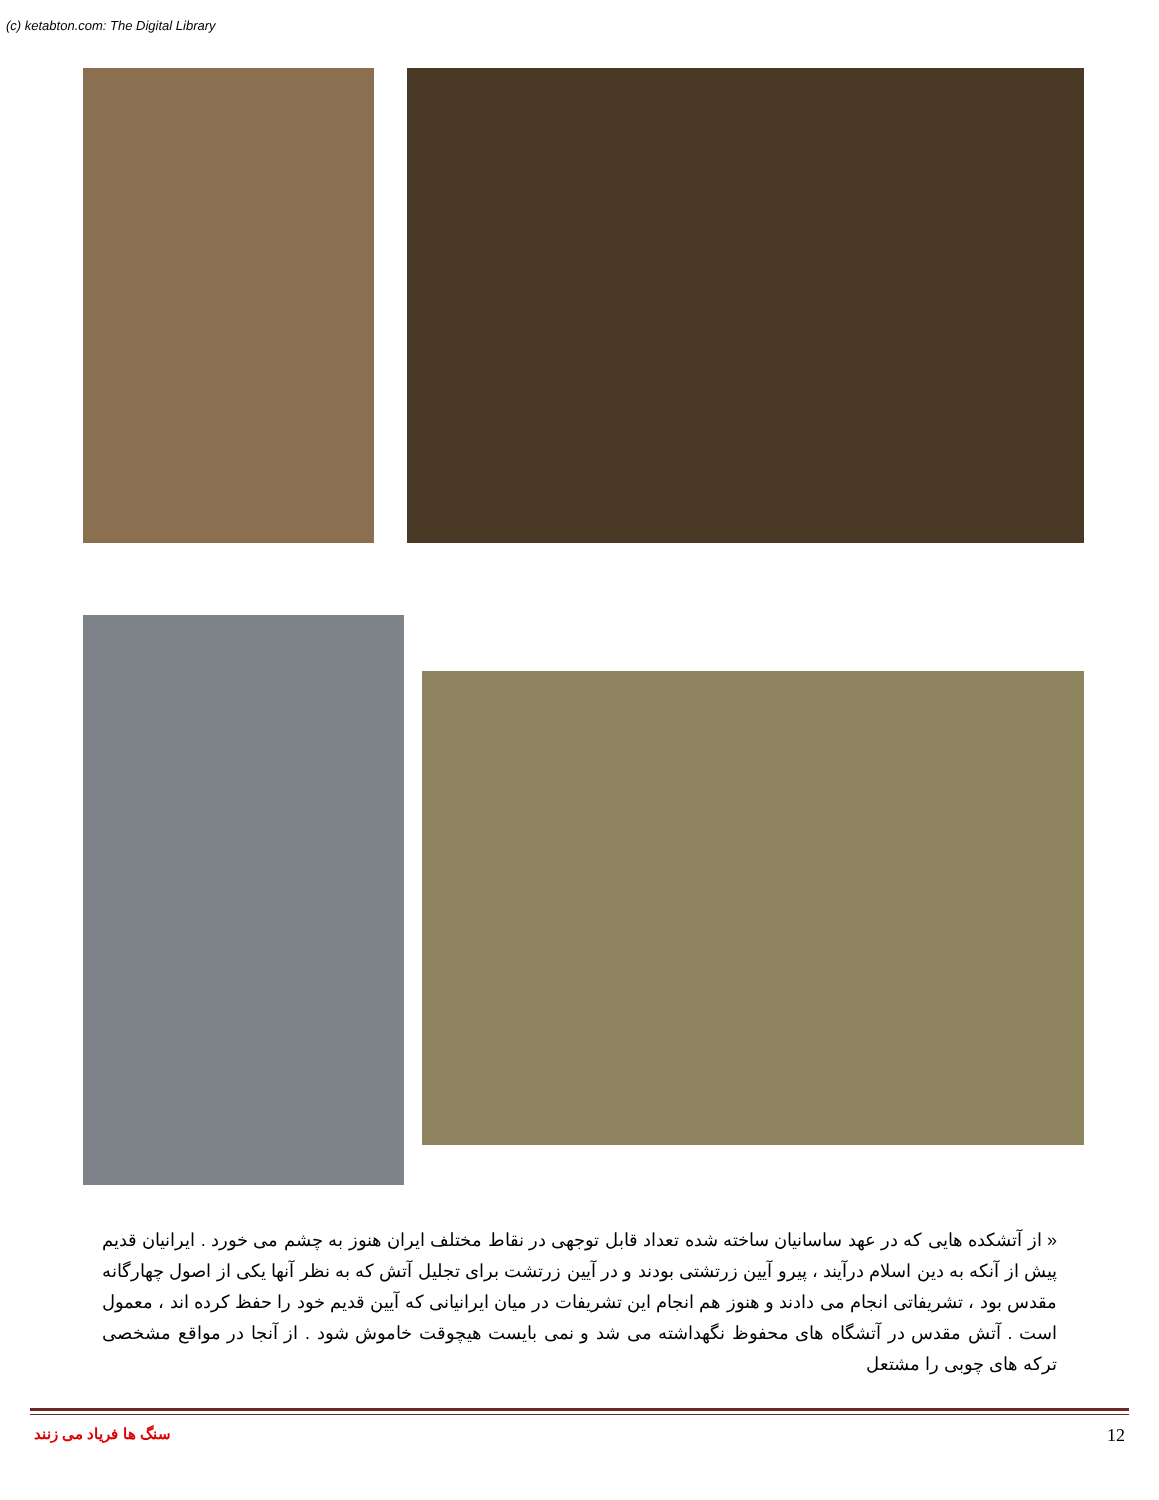(c) ketabton.com: The Digital Library
« از آتشکده هایی که در عهد ساسانیان ساخته شده تعداد قابل توجهی در نقاط مختلف ایران هنوز به چشم می خورد . ایرانیان قدیم پیش از آنکه به دین اسلام درآیند ، پیرو آیین زرتشتی بودند و در آیین زرتشت برای تجلیل آتش که به نظر آنها یکی از اصول چهارگانه مقدس بود ، تشریفاتی انجام می دادند و هنوز هم انجام این تشریفات در میان ایرانیانی که آیین قدیم خود را حفظ کرده اند ، معمول است . آتش مقدس در آتشگاه های محفوظ نگهداشته می شد و نمی بایست هیچوقت خاموش شود . از آنجا در مواقع مشخصی ترکه های چوبی را مشتعل
سنگ ها فریاد می زنند 12